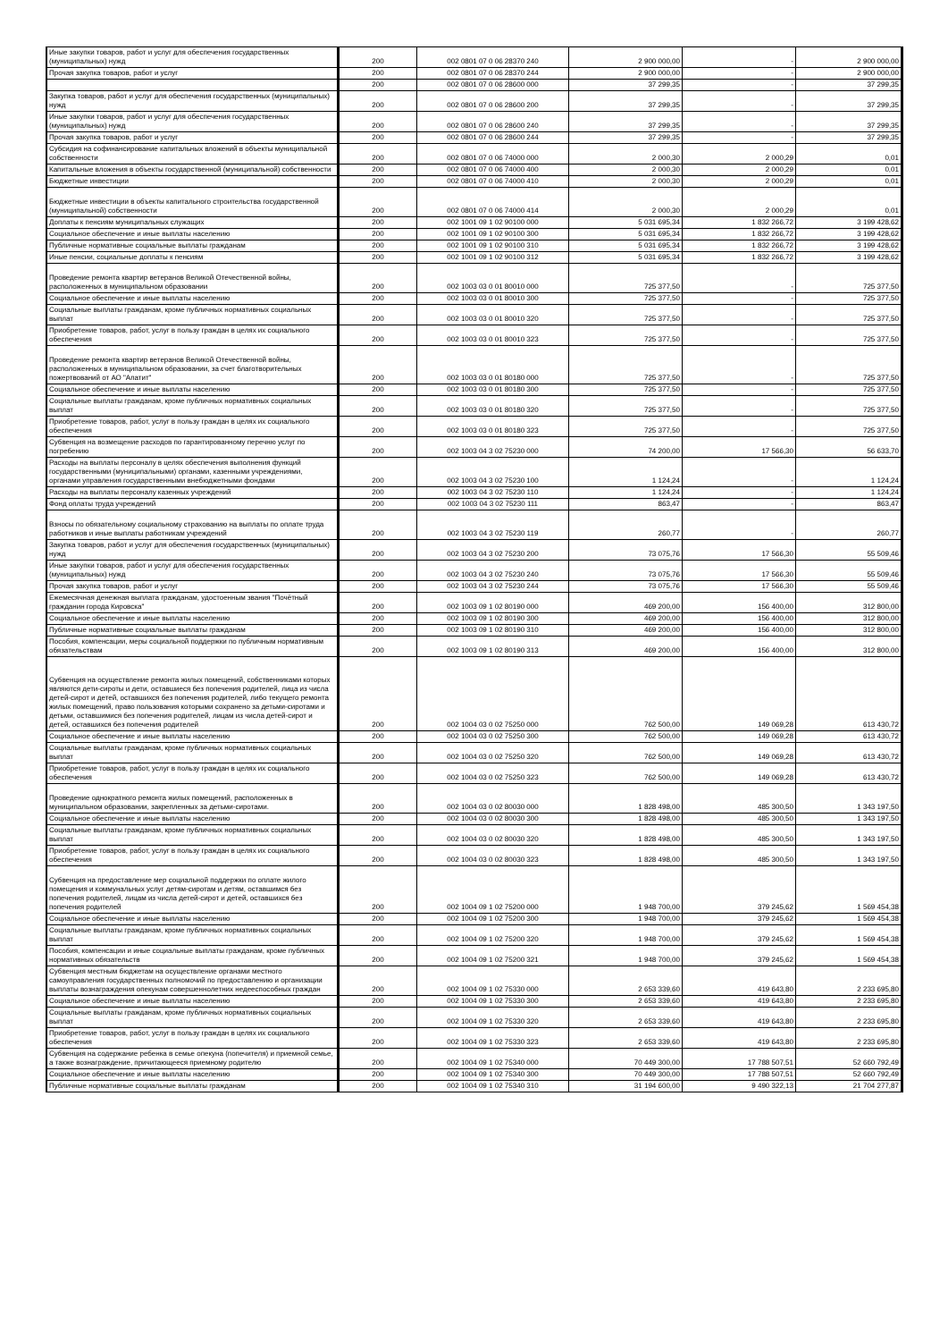| Иные закупки товаров, работ и услуг для обеспечения государственных (муниципальных) нужд | 200 | 002 0801 07 0 06 28370 240 | 2 900 000,00 | - | 2 900 000,00 |
| Прочая закупка товаров, работ и услуг | 200 | 002 0801 07 0 06 28370 244 | 2 900 000,00 | - | 2 900 000,00 |
| | 200 | 002 0801 07 0 06 28600 000 | 37 299,35 | - | 37 299,35 |
| Закупка товаров, работ и услуг для обеспечения государственных (муниципальных) нужд | 200 | 002 0801 07 0 06 28600 200 | 37 299,35 | - | 37 299,35 |
| Иные закупки товаров, работ и услуг для обеспечения государственных (муниципальных) нужд | 200 | 002 0801 07 0 06 28600 240 | 37 299,35 | - | 37 299,35 |
| Прочая закупка товаров, работ и услуг | 200 | 002 0801 07 0 06 28600 244 | 37 299,35 | - | 37 299,35 |
| Субсидия на софинансирование капитальных вложений в объекты муниципальной собственности | 200 | 002 0801 07 0 06 74000 000 | 2 000,30 | 2 000,29 | 0,01 |
| Капитальные вложения в объекты государственной (муниципальной) собственности | 200 | 002 0801 07 0 06 74000 400 | 2 000,30 | 2 000,29 | 0,01 |
| Бюджетные инвестиции | 200 | 002 0801 07 0 06 74000 410 | 2 000,30 | 2 000,29 | 0,01 |
| Бюджетные инвестиции в объекты капитального строительства государственной (муниципальной) собственности | 200 | 002 0801 07 0 06 74000 414 | 2 000,30 | 2 000,29 | 0,01 |
| Доплаты к пенсиям муниципальных служащих | 200 | 002 1001 09 1 02 90100 000 | 5 031 695,34 | 1 832 266,72 | 3 199 428,62 |
| Социальное обеспечение и иные выплаты населению | 200 | 002 1001 09 1 02 90100 300 | 5 031 695,34 | 1 832 266,72 | 3 199 428,62 |
| Публичные нормативные социальные выплаты гражданам | 200 | 002 1001 09 1 02 90100 310 | 5 031 695,34 | 1 832 266,72 | 3 199 428,62 |
| Иные пенсии, социальные доплаты к пенсиям | 200 | 002 1001 09 1 02 90100 312 | 5 031 695,34 | 1 832 266,72 | 3 199 428,62 |
| Проведение ремонта квартир ветеранов Великой Отечественной войны, расположенных в муниципальном образовании | 200 | 002 1003 03 0 01 80010 000 | 725 377,50 | - | 725 377,50 |
| Социальное обеспечение и иные выплаты населению | 200 | 002 1003 03 0 01 80010 300 | 725 377,50 | - | 725 377,50 |
| Социальные выплаты гражданам, кроме публичных нормативных социальных выплат | 200 | 002 1003 03 0 01 80010 320 | 725 377,50 | - | 725 377,50 |
| Приобретение товаров, работ, услуг в пользу граждан в целях их социального обеспечения | 200 | 002 1003 03 0 01 80010 323 | 725 377,50 | - | 725 377,50 |
| Проведение ремонта квартир ветеранов Великой Отечественной войны, расположенных в муниципальном образовании, за счет благотворительных пожертвований от АО "Апатит" | 200 | 002 1003 03 0 01 80180 000 | 725 377,50 | - | 725 377,50 |
| Социальное обеспечение и иные выплаты населению | 200 | 002 1003 03 0 01 80180 300 | 725 377,50 | - | 725 377,50 |
| Социальные выплаты гражданам, кроме публичных нормативных социальных выплат | 200 | 002 1003 03 0 01 80180 320 | 725 377,50 | - | 725 377,50 |
| Приобретение товаров, работ, услуг в пользу граждан в целях их социального обеспечения | 200 | 002 1003 03 0 01 80180 323 | 725 377,50 | - | 725 377,50 |
| Субвенция на возмещение расходов по гарантированному перечню услуг по погребению | 200 | 002 1003 04 3 02 75230 000 | 74 200,00 | 17 566,30 | 56 633,70 |
| Расходы на выплаты персоналу в целях обеспечения выполнения функций государственными (муниципальными) органами, казенными учреждениями, органами управления государственными внебюджетными фондами | 200 | 002 1003 04 3 02 75230 100 | 1 124,24 | - | 1 124,24 |
| Расходы на выплаты персоналу казенных учреждений | 200 | 002 1003 04 3 02 75230 110 | 1 124,24 | - | 1 124,24 |
| Фонд оплаты труда учреждений | 200 | 002 1003 04 3 02 75230 111 | 863,47 | - | 863,47 |
| Взносы по обязательному социальному страхованию на выплаты по оплате труда работников и иные выплаты работникам учреждений | 200 | 002 1003 04 3 02 75230 119 | 260,77 | - | 260,77 |
| Закупка товаров, работ и услуг для обеспечения государственных (муниципальных) нужд | 200 | 002 1003 04 3 02 75230 200 | 73 075,76 | 17 566,30 | 55 509,46 |
| Иные закупки товаров, работ и услуг для обеспечения государственных (муниципальных) нужд | 200 | 002 1003 04 3 02 75230 240 | 73 075,76 | 17 566,30 | 55 509,46 |
| Прочая закупка товаров, работ и услуг | 200 | 002 1003 04 3 02 75230 244 | 73 075,76 | 17 566,30 | 55 509,46 |
| Ежемесячная денежная выплата гражданам, удостоенным звания "Почётный гражданин города Кировска" | 200 | 002 1003 09 1 02 80190 000 | 469 200,00 | 156 400,00 | 312 800,00 |
| Социальное обеспечение и иные выплаты населению | 200 | 002 1003 09 1 02 80190 300 | 469 200,00 | 156 400,00 | 312 800,00 |
| Публичные нормативные социальные выплаты гражданам | 200 | 002 1003 09 1 02 80190 310 | 469 200,00 | 156 400,00 | 312 800,00 |
| Пособия, компенсации, меры социальной поддержки по публичным нормативным обязательствам | 200 | 002 1003 09 1 02 80190 313 | 469 200,00 | 156 400,00 | 312 800,00 |
| Субвенция на осуществление ремонта жилых помещений, собственниками которых являются дети-сироты и дети, оставшиеся без попечения родителей, лица из числа детей-сирот и детей, оставшихся без попечения родителей, либо текущего ремонта жилых помещений, право пользования которыми сохранено за детьми-сиротами и детьми, оставшимися без попечения родителей, лицам из числа детей-сирот и детей, оставшихся без попечения родителей | 200 | 002 1004 03 0 02 75250 000 | 762 500,00 | 149 069,28 | 613 430,72 |
| Социальное обеспечение и иные выплаты населению | 200 | 002 1004 03 0 02 75250 300 | 762 500,00 | 149 069,28 | 613 430,72 |
| Социальные выплаты гражданам, кроме публичных нормативных социальных выплат | 200 | 002 1004 03 0 02 75250 320 | 762 500,00 | 149 069,28 | 613 430,72 |
| Приобретение товаров, работ, услуг в пользу граждан в целях их социального обеспечения | 200 | 002 1004 03 0 02 75250 323 | 762 500,00 | 149 069,28 | 613 430,72 |
| Проведение однократного ремонта жилых помещений, расположенных в муниципальном образовании, закрепленных за детьми-сиротами. | 200 | 002 1004 03 0 02 80030 000 | 1 828 498,00 | 485 300,50 | 1 343 197,50 |
| Социальное обеспечение и иные выплаты населению | 200 | 002 1004 03 0 02 80030 300 | 1 828 498,00 | 485 300,50 | 1 343 197,50 |
| Социальные выплаты гражданам, кроме публичных нормативных социальных выплат | 200 | 002 1004 03 0 02 80030 320 | 1 828 498,00 | 485 300,50 | 1 343 197,50 |
| Приобретение товаров, работ, услуг в пользу граждан в целях их социального обеспечения | 200 | 002 1004 03 0 02 80030 323 | 1 828 498,00 | 485 300,50 | 1 343 197,50 |
| Субвенция на предоставление мер социальной поддержки по оплате жилого помещения и коммунальных услуг детям-сиротам и детям, оставшимся без попечения родителей, лицам из числа детей-сирот и детей, оставшихся без попечения родителей | 200 | 002 1004 09 1 02 75200 000 | 1 948 700,00 | 379 245,62 | 1 569 454,38 |
| Социальное обеспечение и иные выплаты населению | 200 | 002 1004 09 1 02 75200 300 | 1 948 700,00 | 379 245,62 | 1 569 454,38 |
| Социальные выплаты гражданам, кроме публичных нормативных социальных выплат | 200 | 002 1004 09 1 02 75200 320 | 1 948 700,00 | 379 245,62 | 1 569 454,38 |
| Пособия, компенсации и иные социальные выплаты гражданам, кроме публичных нормативных обязательств | 200 | 002 1004 09 1 02 75200 321 | 1 948 700,00 | 379 245,62 | 1 569 454,38 |
| Субвенция местным бюджетам на осуществление органами местного самоуправления государственных полномочий по предоставлению и организации выплаты вознаграждения опекунам совершеннолетних недееспособных граждан | 200 | 002 1004 09 1 02 75330 000 | 2 653 339,60 | 419 643,80 | 2 233 695,80 |
| Социальное обеспечение и иные выплаты населению | 200 | 002 1004 09 1 02 75330 300 | 2 653 339,60 | 419 643,80 | 2 233 695,80 |
| Социальные выплаты гражданам, кроме публичных нормативных социальных выплат | 200 | 002 1004 09 1 02 75330 320 | 2 653 339,60 | 419 643,80 | 2 233 695,80 |
| Приобретение товаров, работ, услуг в пользу граждан в целях их социального обеспечения | 200 | 002 1004 09 1 02 75330 323 | 2 653 339,60 | 419 643,80 | 2 233 695,80 |
| Субвенция на содержание ребенка в семье опекуна (попечителя) и приемной семье, а также вознаграждение, причитающееся приемному родителю | 200 | 002 1004 09 1 02 75340 000 | 70 449 300,00 | 17 788 507,51 | 52 660 792,49 |
| Социальное обеспечение и иные выплаты населению | 200 | 002 1004 09 1 02 75340 300 | 70 449 300,00 | 17 788 507,51 | 52 660 792,49 |
| Публичные нормативные социальные выплаты гражданам | 200 | 002 1004 09 1 02 75340 310 | 31 194 600,00 | 9 490 322,13 | 21 704 277,87 |